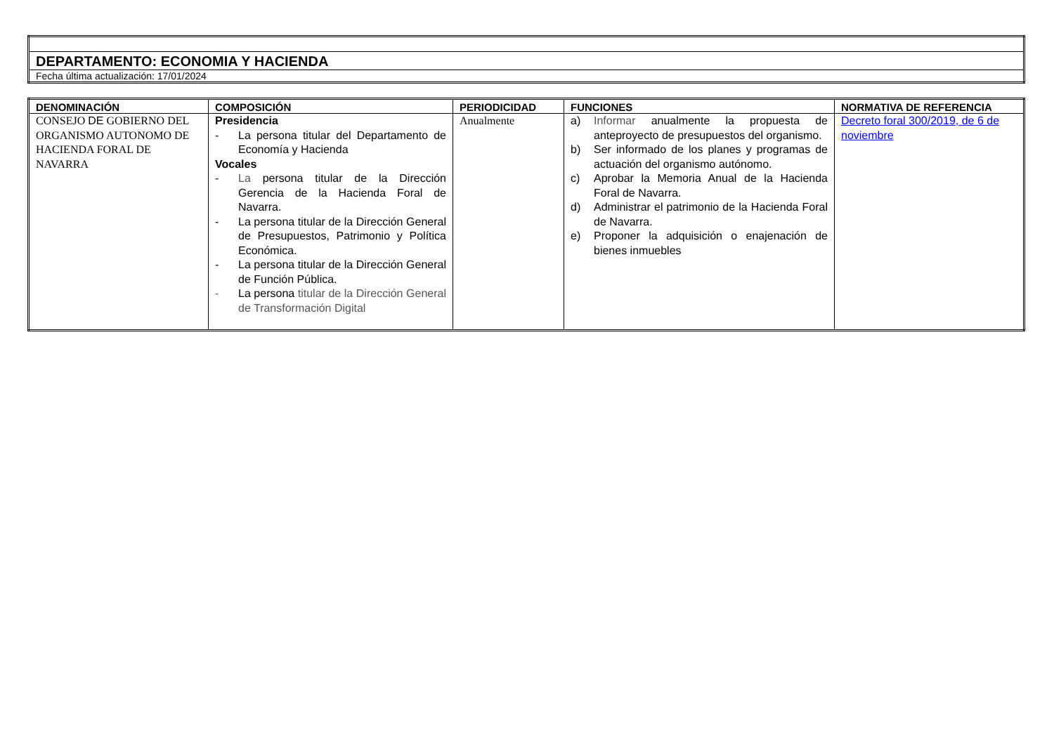| DEPARTAMENTO: ECONOMIA Y HACIENDA |
| Fecha última actualización: 17/01/2024 |
| DENOMINACIÓN | COMPOSICIÓN | PERIODICIDAD | FUNCIONES | NORMATIVA DE REFERENCIA |
| --- | --- | --- | --- | --- |
| CONSEJO DE GOBIERNO DEL ORGANISMO AUTONOMO DE HACIENDA FORAL DE NAVARRA | Presidencia - La persona titular del Departamento de Economía y Hacienda Vocales - La persona titular de la Dirección Gerencia de la Hacienda Foral de Navarra. - La persona titular de la Dirección General de Presupuestos, Patrimonio y Política Económica. - La persona titular de la Dirección General de Función Pública. - La persona titular de la Dirección General de Transformación Digital | Anualmente | a) Informar anualmente la propuesta de anteproyecto de presupuestos del organismo. b) Ser informado de los planes y programas de actuación del organismo autónomo. c) Aprobar la Memoria Anual de la Hacienda Foral de Navarra. d) Administrar el patrimonio de la Hacienda Foral de Navarra. e) Proponer la adquisición o enajenación de bienes inmuebles | Decreto foral 300/2019, de 6 de noviembre |